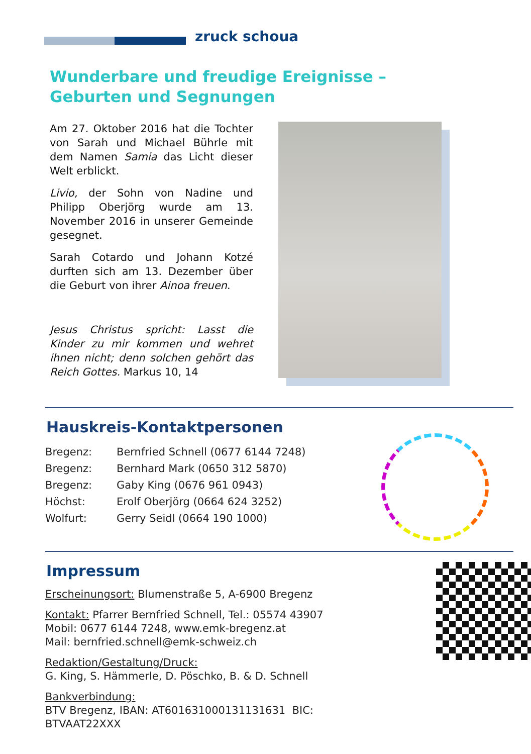zruck schoua
Wunderbare und freudige Ereignisse –
Geburten und Segnungen
Am 27. Oktober 2016 hat die Tochter von Sarah und Michael Bührle mit dem Namen Samia das Licht dieser Welt erblickt.
Livio, der Sohn von Nadine und Philipp Oberjörg wurde am 13. November 2016 in unserer Gemeinde gesegnet.
Sarah Cotardo und Johann Kotzé durften sich am 13. Dezember über die Geburt von ihrer Ainoa freuen.
Jesus Christus spricht: Lasst die Kinder zu mir kommen und wehret ihnen nicht; denn solchen gehört das Reich Gottes. Markus 10, 14
Hauskreis-Kontaktpersonen
| Bregenz: | Bernfried Schnell (0677 6144 7248) |
| Bregenz: | Bernhard Mark (0650 312 5870) |
| Bregenz: | Gaby King (0676 961 0943) |
| Höchst: | Erolf Oberjörg (0664 624 3252) |
| Wolfurt: | Gerry Seidl (0664 190 1000) |
Impressum
Erscheinungsort: Blumenstraße 5, A-6900 Bregenz
Kontakt: Pfarrer Bernfried Schnell, Tel.: 05574 43907
Mobil: 0677 6144 7248, www.emk-bregenz.at
Mail: bernfried.schnell@emk-schweiz.ch
Redaktion/Gestaltung/Druck:
G. King, S. Hämmerle, D. Pöschko, B. & D. Schnell
Bankverbindung:
BTV Bregenz, IBAN: AT601631000131131631 BIC: BTVAAT22XXX